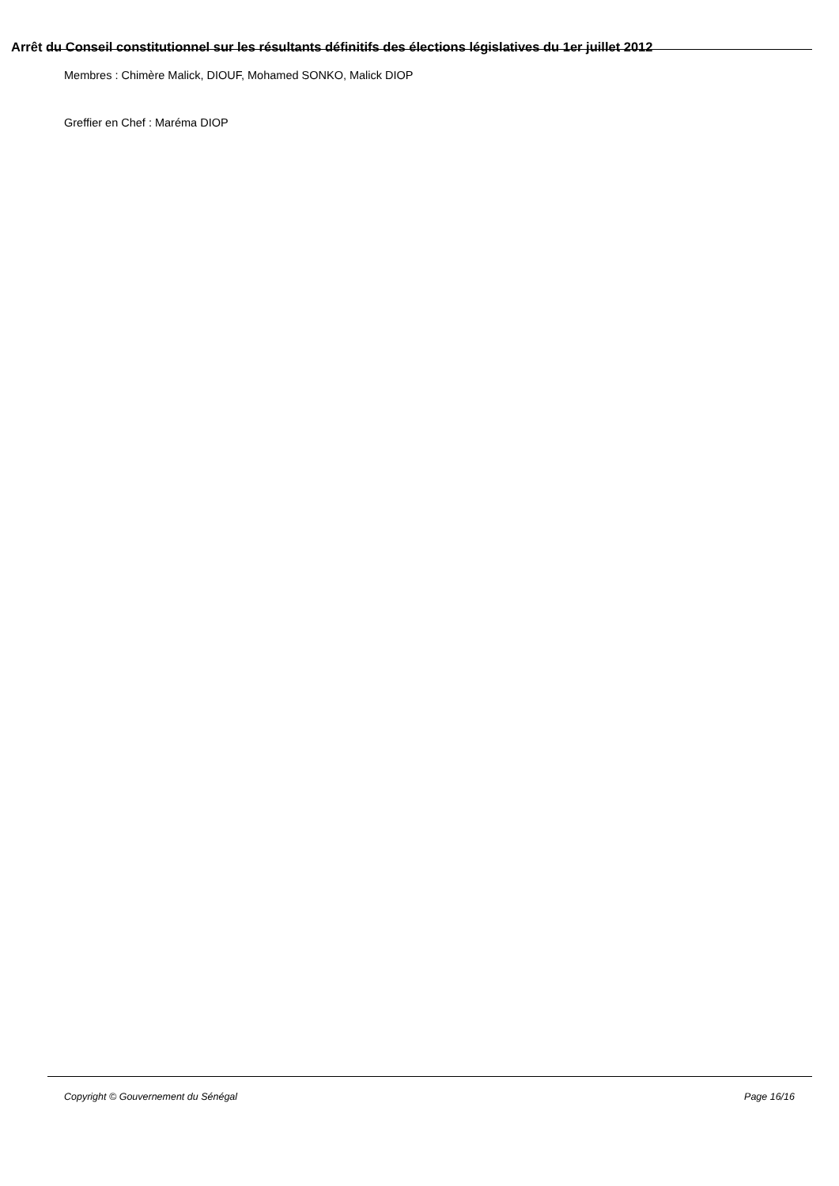Arrêt du Conseil constitutionnel sur les résultants définitifs des élections législatives du 1er juillet 2012
Membres : Chimère Malick, DIOUF, Mohamed SONKO, Malick DIOP
Greffier en Chef : Maréma DIOP
Copyright © Gouvernement du Sénégal Page 16/16